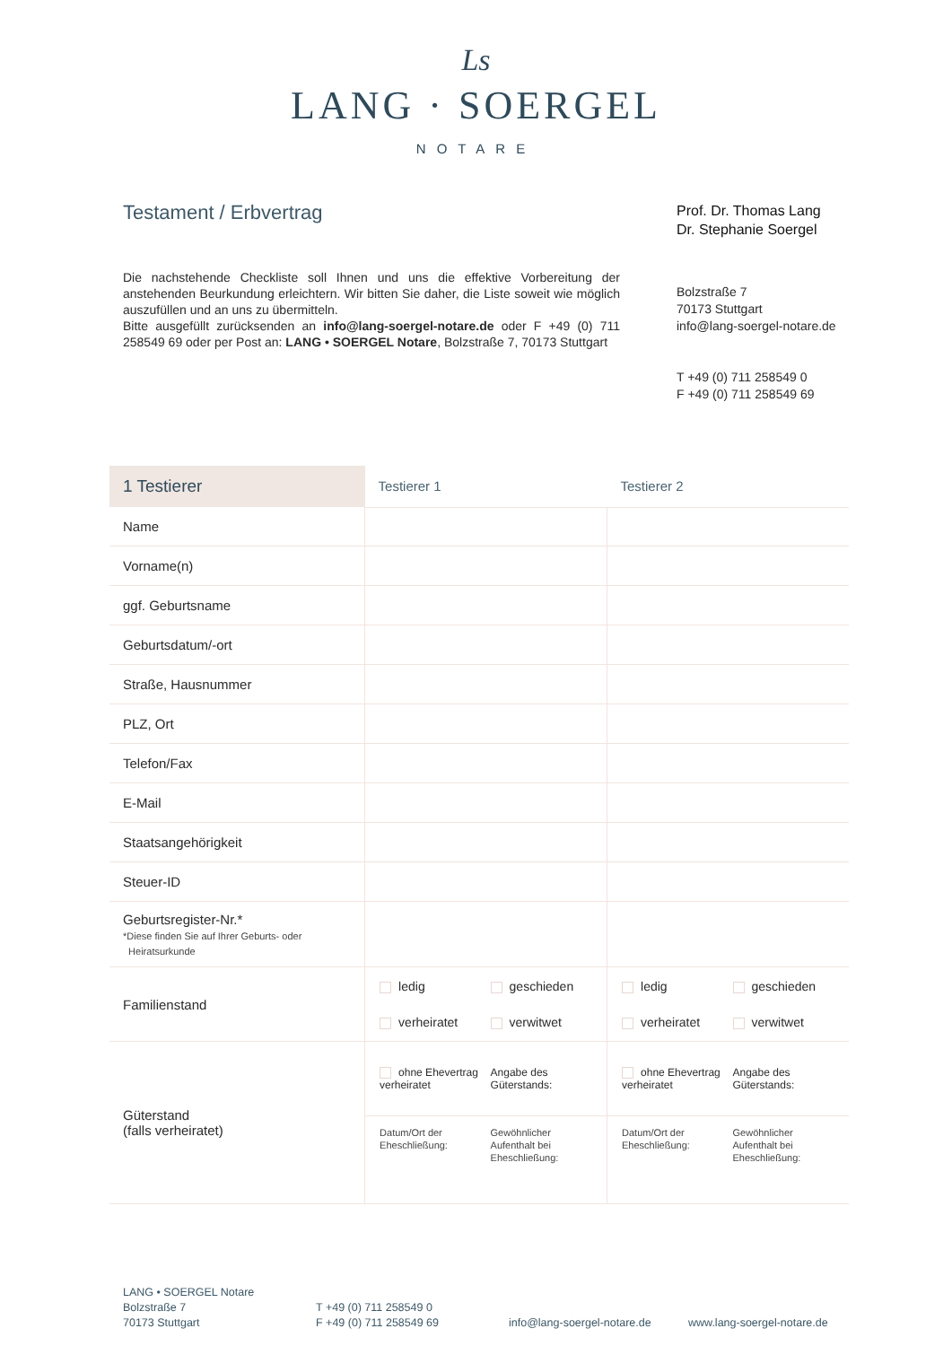Ls
LANG · SOERGEL
NOTARE
Testament / Erbvertrag
Die nachstehende Checkliste soll Ihnen und uns die effektive Vorbereitung der anstehenden Beurkundung erleichtern. Wir bitten Sie daher, die Liste soweit wie möglich auszufüllen und an uns zu übermitteln.
Bitte ausgefüllt zurücksenden an info@lang-soergel-notare.de oder F +49 (0) 711 258549 69 oder per Post an: LANG • SOERGEL Notare, Bolzstraße 7, 70173 Stuttgart
Prof. Dr. Thomas Lang
Dr. Stephanie Soergel
Bolzstraße 7
70173 Stuttgart
info@lang-soergel-notare.de
T +49 (0) 711 258549 0
F +49 (0) 711 258549 69
| 1 Testierer | Testierer 1 | Testierer 2 |
| --- | --- | --- |
| Name | | |
| Vorname(n) | | |
| ggf. Geburtsname | | |
| Geburtsdatum/-ort | | |
| Straße, Hausnummer | | |
| PLZ, Ort | | |
| Telefon/Fax | | |
| E-Mail | | |
| Staatsangehörigkeit | | |
| Steuer-ID | | |
| Geburtsregister-Nr.* *Diese finden Sie auf Ihrer Geburts- oder Heiratsurkunde | | |
| Familienstand | ledig geschieden verheiratet verwitwet | ledig geschieden verheiratet verwitwet |
| Güterstand (falls verheiratet) | ohne Ehevertrag verheiratet Angabe des Güterstands: | ohne Ehevertrag verheiratet Angabe des Güterstands: |
| | Datum/Ort der Eheschließung: Gewöhnlicher Aufenthalt bei Eheschließung: | Datum/Ort der Eheschließung: Gewöhnlicher Aufenthalt bei Eheschließung: |
LANG • SOERGEL Notare
Bolzstraße 7
70173 Stuttgart
T +49 (0) 711 258549 0
F +49 (0) 711 258549 69
info@lang-soergel-notare.de
www.lang-soergel-notare.de